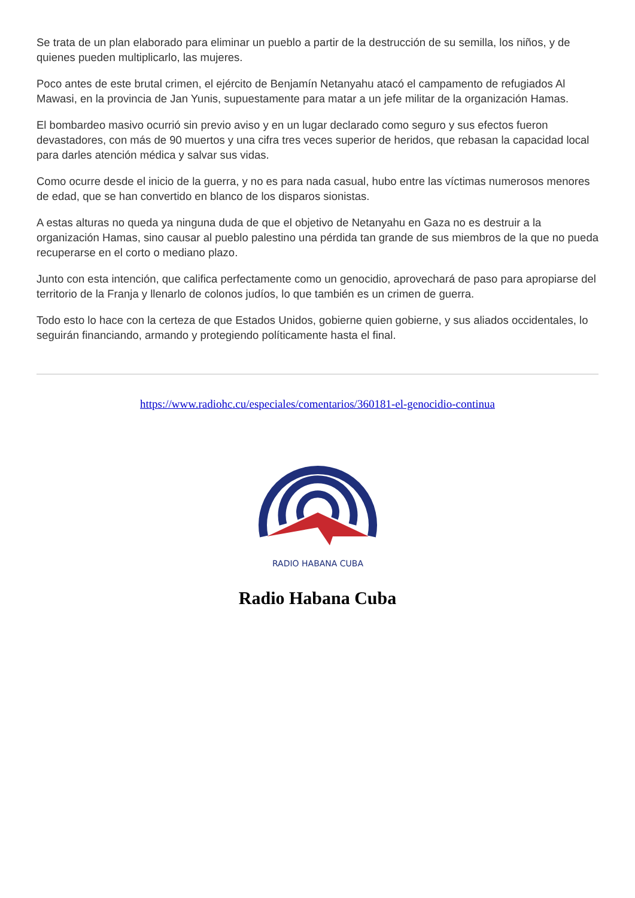Se trata de un plan elaborado para eliminar un pueblo a partir de la destrucción de su semilla, los niños, y de quienes pueden multiplicarlo, las mujeres.
Poco antes de este brutal crimen, el ejército de Benjamín Netanyahu atacó el campamento de refugiados Al Mawasi, en la provincia de Jan Yunis, supuestamente para matar a un jefe militar de la organización Hamas.
El bombardeo masivo ocurrió sin previo aviso y en un lugar declarado como seguro y sus efectos fueron devastadores, con más de 90 muertos y una cifra tres veces superior de heridos, que rebasan la capacidad local para darles atención médica y salvar sus vidas.
Como ocurre desde el inicio de la guerra, y no es para nada casual, hubo entre las víctimas numerosos menores de edad, que se han convertido en blanco de los disparos sionistas.
A estas alturas no queda ya ninguna duda de que el objetivo de Netanyahu en Gaza no es destruir a la organización Hamas, sino causar al pueblo palestino una pérdida tan grande de sus miembros de la que no pueda recuperarse en el corto o mediano plazo.
Junto con esta intención, que califica perfectamente como un genocidio, aprovechará de paso para apropiarse del territorio de la Franja y llenarlo de colonos judíos, lo que también es un crimen de guerra.
Todo esto lo hace con la certeza de que Estados Unidos, gobierne quien gobierne, y sus aliados occidentales, lo seguirán financiando, armando y protegiendo políticamente hasta el final.
https://www.radiohc.cu/especiales/comentarios/360181-el-genocidio-continua
RADIO HABANA CUBA
Radio Habana Cuba